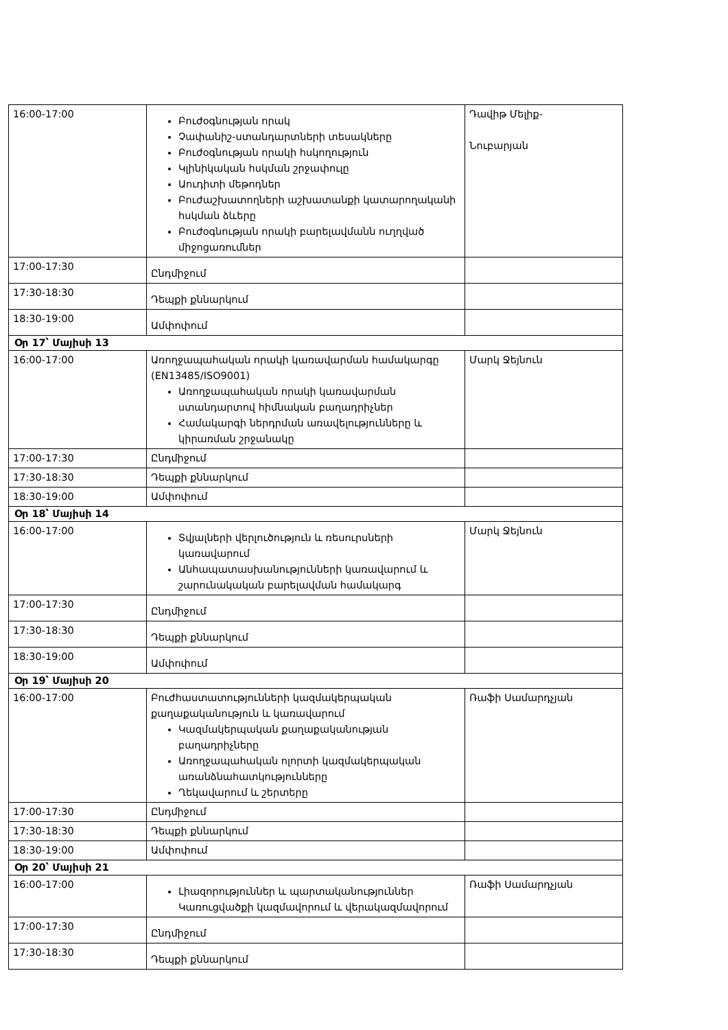| 16:00-17:00 | Բուժօգնության որակ Չափանիշ-ստանդարտների տեսակները Բուժօգնության որակի հսկողություն Կլինիկական հսկման շրջափուլը Աուդիտի մեթոդներ Բուժաշխատողների աշխատանքի կատարողականի հսկման ձևերը Բուժօգնության որակի բարելավմանն ուղղված միջոցառումներ | Դավիթ Մելիք- Նուբարյան |
| 17:00-17:30 | Ընդմիջում | |
| 17:30-18:30 | Դեպքի քննարկում | |
| 18:30-19:00 | Ամփոփում | |
| Օր 17՝ Մայիսի 13 | | |
| 16:00-17:00 | Առողջապահական որակի կառավարման համակարգը (EN13485/ISO9001) Առողջապահական որակի կառավարման ստանդարտով հիմնական բաղադրիչներ Համակարգի ներդրման առավելությունները և կիրառման շրջանակը | Մարկ Ջեյնուն |
| 17:00-17:30 | Ընդմիջում | |
| 17:30-18:30 | Դեպքի քննարկում | |
| 18:30-19:00 | Ամփոփում | |
| Օր 18՝ Մայիսի 14 | | |
| 16:00-17:00 | Տվյալների վերլուծություն և ռեսուրսների կառավարում Անհապատասխանությունների կառավարում և շարունակական բարելավման համակարգ | Մարկ Ջեյնուն |
| 17:00-17:30 | Ընդմիջում | |
| 17:30-18:30 | Դեպքի քննարկում | |
| 18:30-19:00 | Ամփոփում | |
| Օր 19՝ Մայիսի 20 | | |
| 16:00-17:00 | Բուժհաստատությունների կազմակերպական քաղաքականություն և կառավարում Կազմակերպական քաղաքականության բաղադրիչները Առողջապահական ոլորտի կազմակերպական առանձնահատկությունները Ղեկավարում և շերտերը | Ռաֆի Սամարդչյան |
| 17:00-17:30 | Ընդմիջում | |
| 17:30-18:30 | Դեպքի քննարկում | |
| 18:30-19:00 | Ամփոփում | |
| Օր 20՝ Մայիսի 21 | | |
| 16:00-17:00 | Լիազորություններ և պարտականություններ Կառուցվածքի կազմավորում և վերակազմավորում | Ռաֆի Սամարդչյան |
| 17:00-17:30 | Ընդմիջում | |
| 17:30-18:30 | Դեպքի քննարկում | |